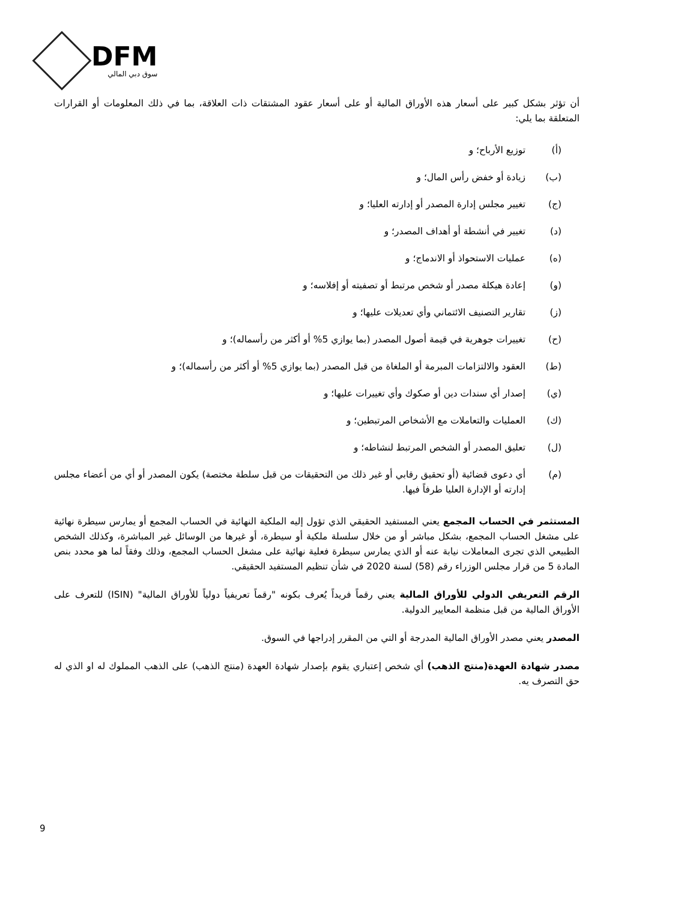DFM
سوق دبي المالي
أن تؤثر بشكل كبير على أسعار هذه الأوراق المالية أو على أسعار عقود المشتقات ذات العلاقة، بما في ذلك المعلومات أو القرارات المتعلقة بما يلي:
(أ) توزيع الأرباح؛ و
(ب) زيادة أو خفض رأس المال؛ و
(ج) تغيير مجلس إدارة المصدر أو إدارته العليا؛ و
(د) تغيير في أنشطة أو أهداف المصدر؛ و
(ه) عمليات الاستحواذ أو الاندماج؛ و
(و) إعادة هيكلة مصدر أو شخص مرتبط أو تصفيته أو إفلاسه؛ و
(ز) تقارير التصنيف الائتماني وأي تعديلات عليها؛ و
(ح) تغييرات جوهرية في قيمة أصول المصدر (بما يوازي 5% أو أكثر من رأسماله)؛ و
(ط) العقود والالتزامات المبرمة أو الملغاة من قبل المصدر (بما يوازي 5% أو أكثر من رأسماله)؛ و
(ي) إصدار أي سندات دين أو صكوك وأي تغييرات عليها؛ و
(ك) العمليات والتعاملات مع الأشخاص المرتبطين؛ و
(ل) تعليق المصدر أو الشخص المرتبط لنشاطه؛ و
(م) أي دعوى قضائية (أو تحقيق رقابي أو غير ذلك من التحقيقات من قبل سلطة مختصة) يكون المصدر أو أي من أعضاء مجلس إدارته أو الإدارة العليا طرفاً فيها.
المستثمر في الحساب المجمع يعني المستفيد الحقيقي الذي تؤول إليه الملكية النهائية في الحساب المجمع أو يمارس سيطرة نهائية على مشغل الحساب المجمع، بشكل مباشر أو من خلال سلسلة ملكية أو سيطرة، أو غيرها من الوسائل غير المباشرة، وكذلك الشخص الطبيعي الذي تجرى المعاملات نيابة عنه أو الذي يمارس سيطرة فعلية نهائية على مشغل الحساب المجمع، وذلك وفقاً لما هو محدد بنص المادة 5 من قرار مجلس الوزراء رقم (58) لسنة 2020 في شأن تنظيم المستفيد الحقيقي.
الرقم التعريفي الدولي للأوراق المالية يعني رقماً فريداً يُعرف بكونه "رقماً تعريفياً دولياً للأوراق المالية" (ISIN) للتعرف على الأوراق المالية من قبل منظمة المعايير الدولية.
المصدر يعني مصدر الأوراق المالية المدرجة أو التي من المقرر إدراجها في السوق.
مصدر شهادة العهدة(منتج الذهب) أي شخص إعتباري يقوم بإصدار شهادة العهدة (منتج الذهب) على الذهب المملوك له او الذي له حق التصرف يه.
9